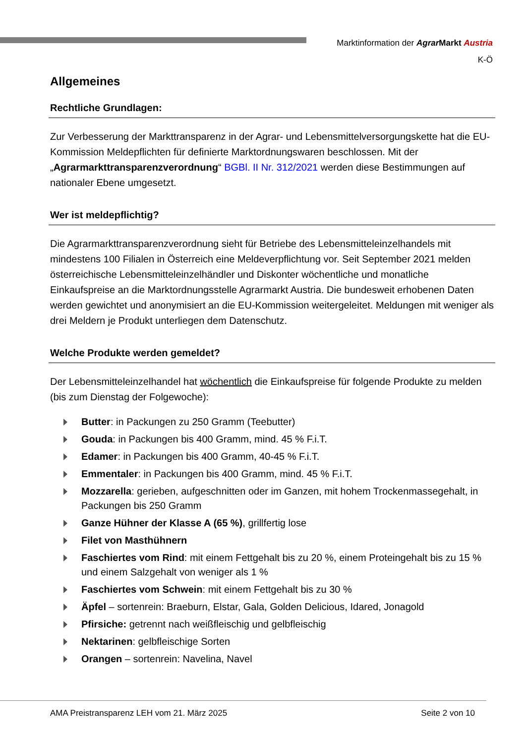Marktinformation der Agrar Markt Austria
K-Ö
Allgemeines
Rechtliche Grundlagen:
Zur Verbesserung der Markttransparenz in der Agrar- und Lebensmittelversorgungskette hat die EU-Kommission Meldepflichten für definierte Marktordnungswaren beschlossen. Mit der „Agrarmarkttransparenzverordnung“ BGBl. II Nr. 312/2021 werden diese Bestimmungen auf nationaler Ebene umgesetzt.
Wer ist meldepflichtig?
Die Agrarmarkttransparenzverordnung sieht für Betriebe des Lebensmitteleinzelhandels mit mindestens 100 Filialen in Österreich eine Meldeverpflichtung vor. Seit September 2021 melden österreichische Lebensmitteleinzelhändler und Diskonter wöchentliche und monatliche Einkaufspreise an die Marktordnungsstelle Agrarmarkt Austria. Die bundesweit erhobenen Daten werden gewichtet und anonymisiert an die EU-Kommission weitergeleitet. Meldungen mit weniger als drei Meldern je Produkt unterliegen dem Datenschutz.
Welche Produkte werden gemeldet?
Der Lebensmitteleinzelhandel hat wöchentlich die Einkaufspreise für folgende Produkte zu melden (bis zum Dienstag der Folgewoche):
Butter: in Packungen zu 250 Gramm (Teebutter)
Gouda: in Packungen bis 400 Gramm, mind. 45 % F.i.T.
Edamer: in Packungen bis 400 Gramm, 40-45 % F.i.T.
Emmentaler: in Packungen bis 400 Gramm, mind. 45 % F.i.T.
Mozzarella: gerieben, aufgeschnitten oder im Ganzen, mit hohem Trockenmassegehalt, in Packungen bis 250 Gramm
Ganze Hühner der Klasse A (65 %), grillfertig lose
Filet von Masthühnern
Faschiertes vom Rind: mit einem Fettgehalt bis zu 20 %, einem Proteingehalt bis zu 15 % und einem Salzgehalt von weniger als 1 %
Faschiertes vom Schwein: mit einem Fettgehalt bis zu 30 %
Äpfel – sortenrein: Braeburn, Elstar, Gala, Golden Delicious, Idared, Jonagold
Pfirsiche: getrennt nach weißfleischig und gelbfleischig
Nektarinen: gelbfleischige Sorten
Orangen – sortenrein: Navelina, Navel
AMA Preistransparenz LEH vom 21. März 2025 Seite 2 von 10